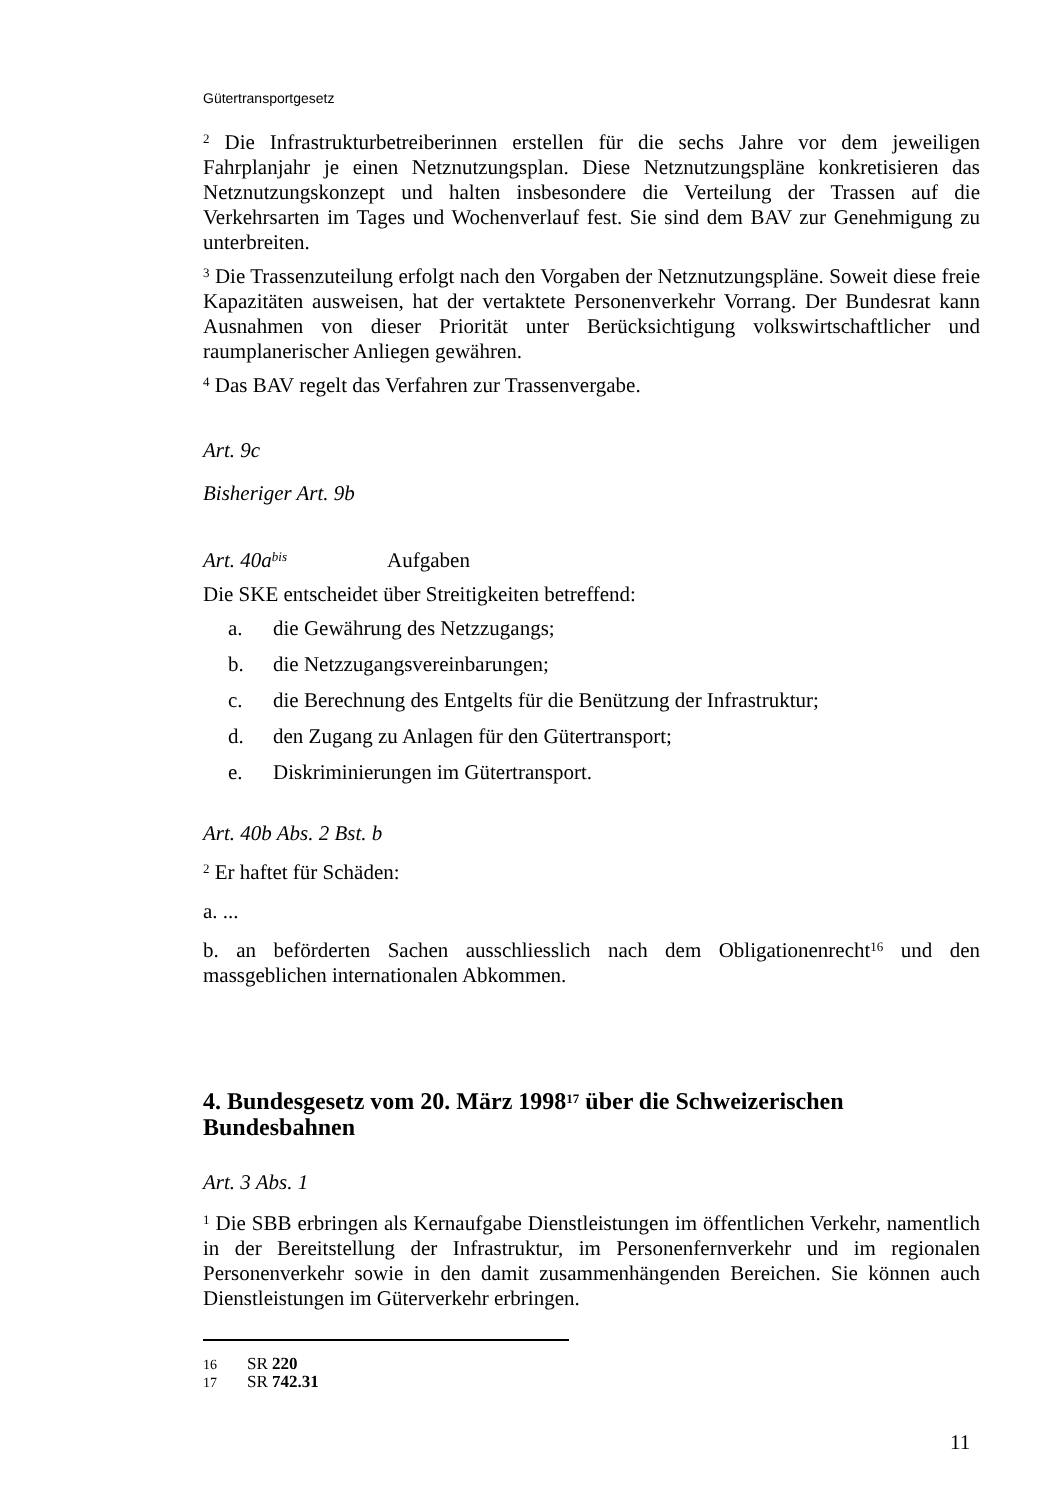Gütertransportgesetz
<sup>2</sup> Die Infrastrukturbetreiberinnen erstellen für die sechs Jahre vor dem jeweiligen Fahrplanjahr je einen Netznutzungsplan. Diese Netznutzungspläne konkretisieren das Netznutzungskonzept und halten insbesondere die Verteilung der Trassen auf die Verkehrsarten im Tages und Wochenverlauf fest. Sie sind dem BAV zur Genehmigung zu unterbreiten.
<sup>3</sup> Die Trassenzuteilung erfolgt nach den Vorgaben der Netznutzungspläne. Soweit diese freie Kapazitäten ausweisen, hat der vertaktete Personenverkehr Vorrang. Der Bundesrat kann Ausnahmen von dieser Priorität unter Berücksichtigung volkswirtschaftlicher und raumplanerischer Anliegen gewähren.
<sup>4</sup> Das BAV regelt das Verfahren zur Trassenvergabe.
Art. 9c
Bisheriger Art. 9b
Art. 40a<sup>bis</sup> Aufgaben
Die SKE entscheidet über Streitigkeiten betreffend:
a. die Gewährung des Netzzugangs;
b. die Netzzugangsvereinbarungen;
c. die Berechnung des Entgelts für die Benützung der Infrastruktur;
d. den Zugang zu Anlagen für den Gütertransport;
e. Diskriminierungen im Gütertransport.
Art. 40b Abs. 2 Bst. b
<sup>2</sup> Er haftet für Schäden:
a. ...
b. an beförderten Sachen ausschliesslich nach dem Obligationenrecht<sup>16</sup> und den massgeblichen internationalen Abkommen.
4. Bundesgesetz vom 20. März 1998<sup>17</sup> über die Schweizerischen Bundesbahnen
Art. 3 Abs. 1
<sup>1</sup> Die SBB erbringen als Kernaufgabe Dienstleistungen im öffentlichen Verkehr, namentlich in der Bereitstellung der Infrastruktur, im Personenfernverkehr und im regionalen Personenverkehr sowie in den damit zusammenhängenden Bereichen. Sie können auch Dienstleistungen im Güterverkehr erbringen.
16 SR 220
17 SR 742.31
11